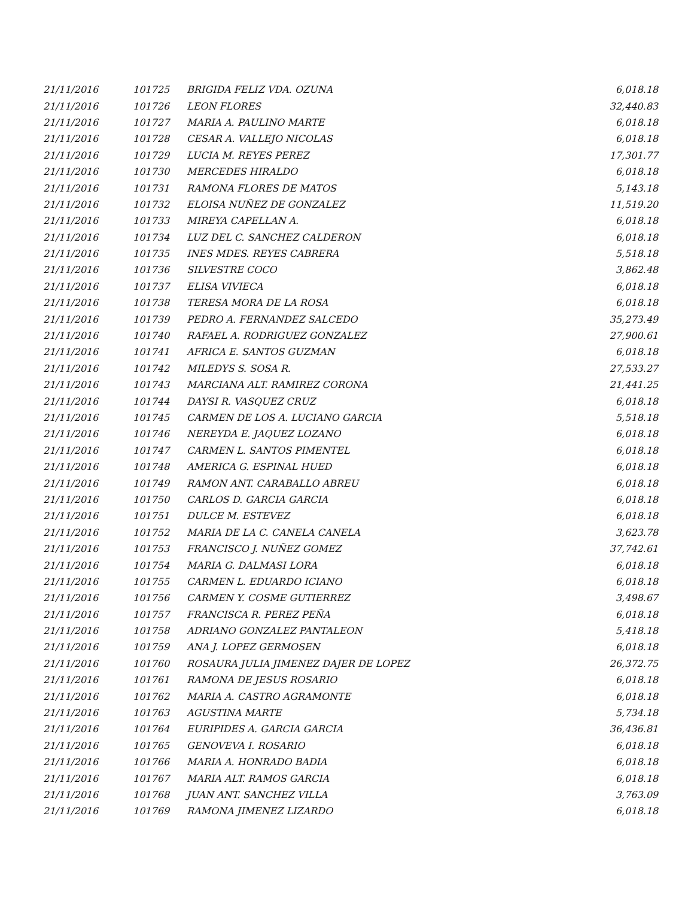| 21/11/2016 | 101725 | BRIGIDA FELIZ VDA. OZUNA | 6,018.18 |
| 21/11/2016 | 101726 | LEON FLORES | 32,440.83 |
| 21/11/2016 | 101727 | MARIA A. PAULINO MARTE | 6,018.18 |
| 21/11/2016 | 101728 | CESAR A. VALLEJO NICOLAS | 6,018.18 |
| 21/11/2016 | 101729 | LUCIA M. REYES PEREZ | 17,301.77 |
| 21/11/2016 | 101730 | MERCEDES HIRALDO | 6,018.18 |
| 21/11/2016 | 101731 | RAMONA FLORES DE MATOS | 5,143.18 |
| 21/11/2016 | 101732 | ELOISA NUÑEZ DE GONZALEZ | 11,519.20 |
| 21/11/2016 | 101733 | MIREYA CAPELLAN A. | 6,018.18 |
| 21/11/2016 | 101734 | LUZ DEL C. SANCHEZ CALDERON | 6,018.18 |
| 21/11/2016 | 101735 | INES MDES. REYES CABRERA | 5,518.18 |
| 21/11/2016 | 101736 | SILVESTRE COCO | 3,862.48 |
| 21/11/2016 | 101737 | ELISA VIVIECA | 6,018.18 |
| 21/11/2016 | 101738 | TERESA MORA DE LA ROSA | 6,018.18 |
| 21/11/2016 | 101739 | PEDRO A. FERNANDEZ SALCEDO | 35,273.49 |
| 21/11/2016 | 101740 | RAFAEL A. RODRIGUEZ GONZALEZ | 27,900.61 |
| 21/11/2016 | 101741 | AFRICA E. SANTOS GUZMAN | 6,018.18 |
| 21/11/2016 | 101742 | MILEDYS S. SOSA R. | 27,533.27 |
| 21/11/2016 | 101743 | MARCIANA ALT. RAMIREZ CORONA | 21,441.25 |
| 21/11/2016 | 101744 | DAYSI R. VASQUEZ CRUZ | 6,018.18 |
| 21/11/2016 | 101745 | CARMEN DE LOS A. LUCIANO GARCIA | 5,518.18 |
| 21/11/2016 | 101746 | NEREYDA E. JAQUEZ LOZANO | 6,018.18 |
| 21/11/2016 | 101747 | CARMEN L. SANTOS PIMENTEL | 6,018.18 |
| 21/11/2016 | 101748 | AMERICA G. ESPINAL HUED | 6,018.18 |
| 21/11/2016 | 101749 | RAMON ANT. CARABALLO ABREU | 6,018.18 |
| 21/11/2016 | 101750 | CARLOS D. GARCIA GARCIA | 6,018.18 |
| 21/11/2016 | 101751 | DULCE M. ESTEVEZ | 6,018.18 |
| 21/11/2016 | 101752 | MARIA DE LA C. CANELA CANELA | 3,623.78 |
| 21/11/2016 | 101753 | FRANCISCO J. NUÑEZ GOMEZ | 37,742.61 |
| 21/11/2016 | 101754 | MARIA G. DALMASI LORA | 6,018.18 |
| 21/11/2016 | 101755 | CARMEN L. EDUARDO ICIANO | 6,018.18 |
| 21/11/2016 | 101756 | CARMEN Y. COSME GUTIERREZ | 3,498.67 |
| 21/11/2016 | 101757 | FRANCISCA R. PEREZ PEÑA | 6,018.18 |
| 21/11/2016 | 101758 | ADRIANO GONZALEZ PANTALEON | 5,418.18 |
| 21/11/2016 | 101759 | ANA J. LOPEZ GERMOSEN | 6,018.18 |
| 21/11/2016 | 101760 | ROSAURA JULIA JIMENEZ DAJER DE LOPEZ | 26,372.75 |
| 21/11/2016 | 101761 | RAMONA DE JESUS ROSARIO | 6,018.18 |
| 21/11/2016 | 101762 | MARIA A. CASTRO AGRAMONTE | 6,018.18 |
| 21/11/2016 | 101763 | AGUSTINA MARTE | 5,734.18 |
| 21/11/2016 | 101764 | EURIPIDES A. GARCIA GARCIA | 36,436.81 |
| 21/11/2016 | 101765 | GENOVEVA I. ROSARIO | 6,018.18 |
| 21/11/2016 | 101766 | MARIA A. HONRADO BADIA | 6,018.18 |
| 21/11/2016 | 101767 | MARIA ALT. RAMOS GARCIA | 6,018.18 |
| 21/11/2016 | 101768 | JUAN ANT. SANCHEZ VILLA | 3,763.09 |
| 21/11/2016 | 101769 | RAMONA JIMENEZ LIZARDO | 6,018.18 |